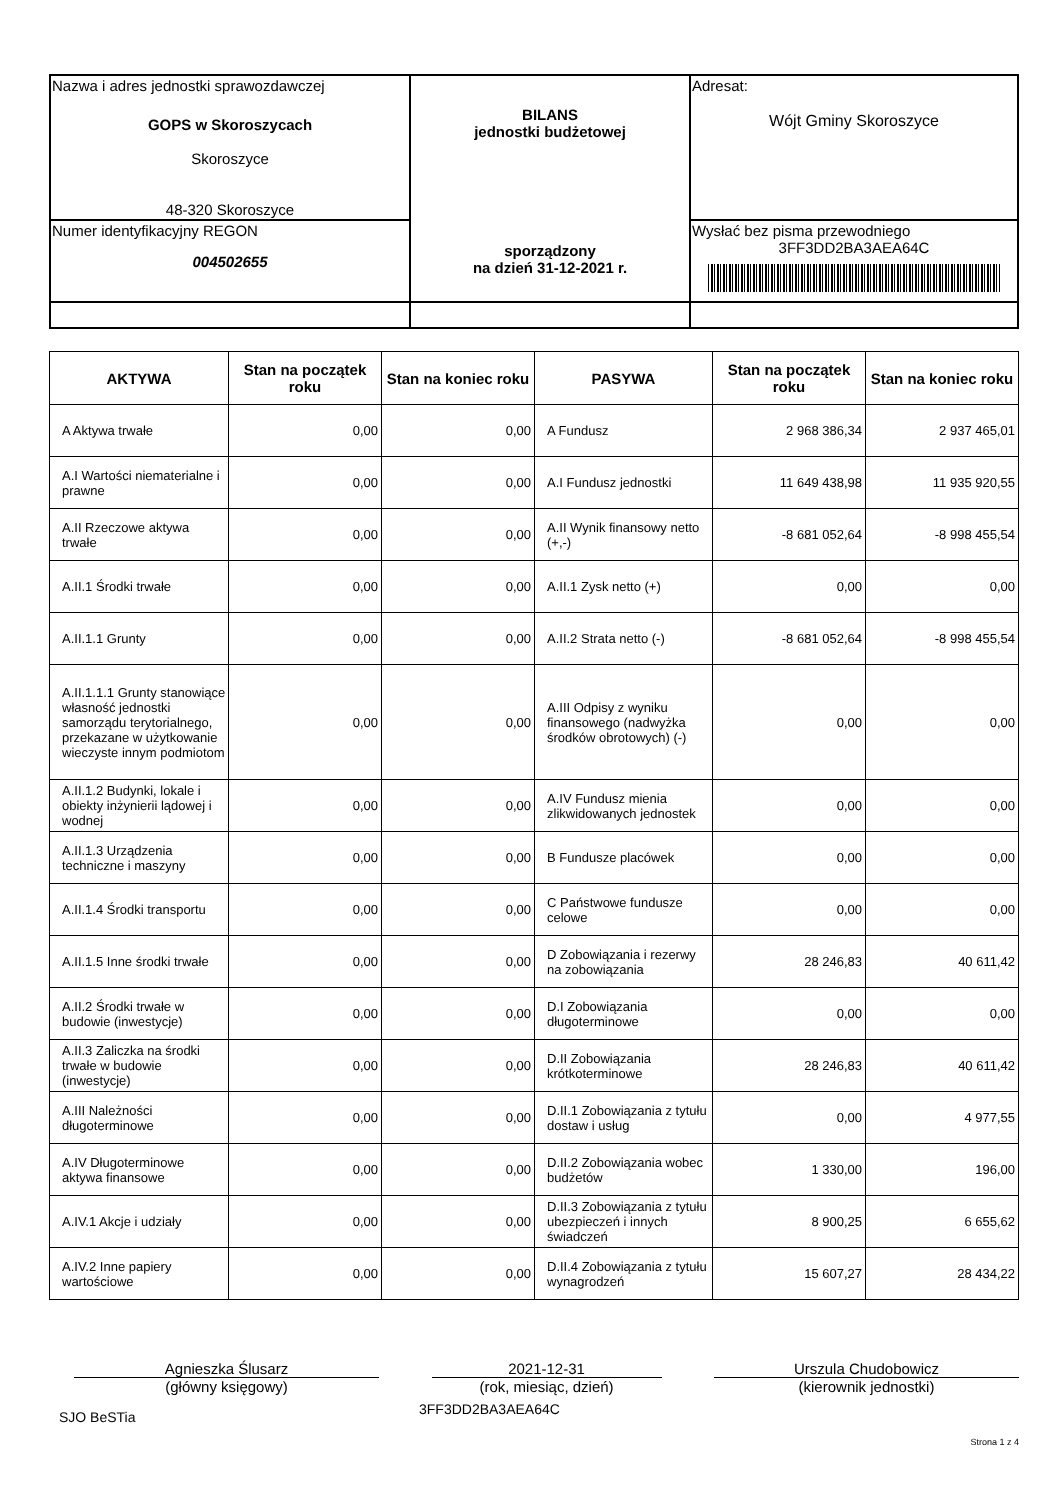| Nazwa i adres jednostki sprawozdawczej GOPS w Skoroszycach Skoroszyce 48-320 Skoroszyce | BILANS jednostki budżetowej sporządzony na dzień 31-12-2021 r. | Adresat: Wójt Gminy Skoroszyce |
| Numer identyfikacyjny REGON 004502655 | | Wysłać bez pisma przewodniego 3FF3DD2BA3AEA64C |
| AKTYWA | Stan na początek roku | Stan na koniec roku | PASYWA | Stan na początek roku | Stan na koniec roku |
| --- | --- | --- | --- | --- | --- |
| A Aktywa trwałe | 0,00 | 0,00 | A Fundusz | 2 968 386,34 | 2 937 465,01 |
| A.I Wartości niematerialne i prawne | 0,00 | 0,00 | A.I Fundusz jednostki | 11 649 438,98 | 11 935 920,55 |
| A.II Rzeczowe aktywa trwałe | 0,00 | 0,00 | A.II Wynik finansowy netto (+,-) | -8 681 052,64 | -8 998 455,54 |
| A.II.1 Środki trwałe | 0,00 | 0,00 | A.II.1 Zysk netto (+) | 0,00 | 0,00 |
| A.II.1.1 Grunty | 0,00 | 0,00 | A.II.2 Strata netto (-) | -8 681 052,64 | -8 998 455,54 |
| A.II.1.1.1 Grunty stanowiące własność jednostki samorządu terytorialnego, przekazane w użytkowanie wieczyste innym podmiotom | 0,00 | 0,00 | A.III Odpisy z wyniku finansowego (nadwyżka środków obrotowych) (-) | 0,00 | 0,00 |
| A.II.1.2 Budynki, lokale i obiekty inżynierii lądowej i wodnej | 0,00 | 0,00 | A.IV Fundusz mienia zlikwidowanych jednostek | 0,00 | 0,00 |
| A.II.1.3 Urządzenia techniczne i maszyny | 0,00 | 0,00 | B Fundusze placówek | 0,00 | 0,00 |
| A.II.1.4 Środki transportu | 0,00 | 0,00 | C Państwowe fundusze celowe | 0,00 | 0,00 |
| A.II.1.5 Inne środki trwałe | 0,00 | 0,00 | D Zobowiązania i rezerwy na zobowiązania | 28 246,83 | 40 611,42 |
| A.II.2 Środki trwałe w budowie (inwestycje) | 0,00 | 0,00 | D.I Zobowiązania długoterminowe | 0,00 | 0,00 |
| A.II.3 Zaliczka na środki trwałe w budowie (inwestycje) | 0,00 | 0,00 | D.II Zobowiązania krótkoterminowe | 28 246,83 | 40 611,42 |
| A.III Należności długoterminowe | 0,00 | 0,00 | D.II.1 Zobowiązania z tytułu dostaw i usług | 0,00 | 4 977,55 |
| A.IV Długoterminowe aktywa finansowe | 0,00 | 0,00 | D.II.2 Zobowiązania wobec budżetów | 1 330,00 | 196,00 |
| A.IV.1 Akcje i udziały | 0,00 | 0,00 | D.II.3 Zobowiązania z tytułu ubezpieczeń i innych świadczeń | 8 900,25 | 6 655,62 |
| A.IV.2 Inne papiery wartościowe | 0,00 | 0,00 | D.II.4 Zobowiązania z tytułu wynagrodzeń | 15 607,27 | 28 434,22 |
Agnieszka Ślusarz
(główny księgowy)
2021-12-31
(rok, miesiąc, dzień)
Urszula Chudobowicz
(kierownik jednostki)
SJO BeSTia 3FF3DD2BA3AEA64C
Strona 1 z 4